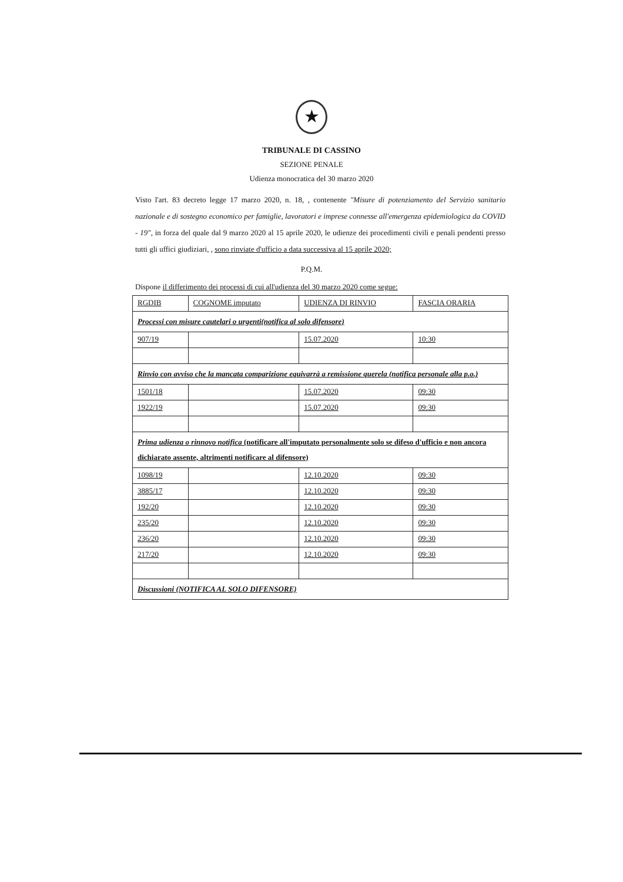★
TRIBUNALE DI CASSINO
SEZIONE PENALE
Udienza monocratica del 30 marzo 2020
Visto l'art. 83 decreto legge 17 marzo 2020, n. 18, , contenente "Misure di potenziamento del Servizio sanitario nazionale e di sostegno economico per famiglie, lavoratori e imprese connesse all'emergenza epidemiologica da COVID - 19", in forza del quale dal 9 marzo 2020 al 15 aprile 2020, le udienze dei procedimenti civili e penali pendenti presso tutti gli uffici giudiziari, , sono rinviate d'ufficio a data successiva al 15 aprile 2020;
P.Q.M.
Dispone il differimento dei processi di cui all'udienza del 30 marzo 2020 come segue:
| RGDIB | COGNOME imputato | UDIENZA DI RINVIO | FASCIA ORARIA |
| Processi con misure cautelari o urgenti(notifica al solo difensore) | | | |
| 907/19 | | 15.07.2020 | 10:30 |
| Rinvio con avviso che la mancata comparizione equivarrà a remissione querela (notifica personale alla p.o.) | | | |
| 1501/18 | | 15.07.2020 | 09:30 |
| 1922/19 | | 15.07.2020 | 09:30 |
| Prima udienza o rinnovo notifica (notificare all'imputato personalmente solo se difeso d'ufficio e non ancora dichiarato assente, altrimenti notificare al difensore) | | | |
| 1098/19 | | 12.10.2020 | 09:30 |
| 3885/17 | | 12.10.2020 | 09:30 |
| 192/20 | | 12.10.2020 | 09:30 |
| 235/20 | | 12.10.2020 | 09:30 |
| 236/20 | | 12.10.2020 | 09:30 |
| 217/20 | | 12.10.2020 | 09:30 |
| Discussioni (NOTIFICA AL SOLO DIFENSORE) | | | |